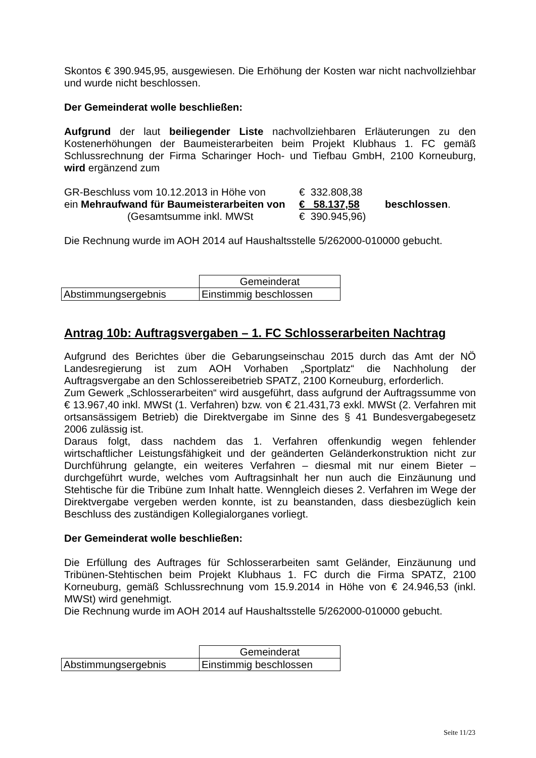Skontos € 390.945,95, ausgewiesen. Die Erhöhung der Kosten war nicht nachvollziehbar und wurde nicht beschlossen.
Der Gemeinderat wolle beschließen:
Aufgrund der laut beiliegender Liste nachvollziehbaren Erläuterungen zu den Kostenerhöhungen der Baumeisterarbeiten beim Projekt Klubhaus 1. FC gemäß Schlussrechnung der Firma Scharinger Hoch- und Tiefbau GmbH, 2100 Korneuburg, wird ergänzend zum
| GR-Beschluss vom 10.12.2013 in Höhe von | € 332.808,38 | |
| ein Mehraufwand für Baumeisterarbeiten von | € 58.137,58 | beschlossen . |
| (Gesamtsumme inkl. MWSt | € 390.945,96) | |
Die Rechnung wurde im AOH 2014 auf Haushaltsstelle 5/262000-010000 gebucht.
| | Gemeinderat |
| Abstimmungsergebnis | Einstimmig beschlossen |
Antrag 10b: Auftragsvergaben – 1. FC Schlosserarbeiten Nachtrag
Aufgrund des Berichtes über die Gebarungseinschau 2015 durch das Amt der NÖ Landesregierung ist zum AOH Vorhaben „Sportplatz“ die Nachholung der Auftragsvergabe an den Schlossereibetrieb SPATZ, 2100 Korneuburg, erforderlich.
Zum Gewerk „Schlosserarbeiten“ wird ausgeführt, dass aufgrund der Auftrags­summe von € 13.967,40 inkl. MWSt (1. Verfahren) bzw. von € 21.431,73 exkl. MWSt (2. Verfahren mit ortsansässigem Betrieb) die Direktvergabe im Sinne des § 41 Bundesvergabegesetz 2006 zulässig ist.
Daraus folgt, dass nachdem das 1. Verfahren offenkundig wegen fehlender wirtschaftlicher Leistungsfähigkeit und der geänderten Geländerkonstruktion nicht zur Durchführung gelangte, ein weiteres Verfahren – diesmal mit nur einem Bieter – durchgeführt wurde, welches vom Auftragsinhalt her nun auch die Einzäunung und Stehtische für die Tribüne zum Inhalt hatte. Wenngleich dieses 2. Verfahren im Wege der Direktvergabe vergeben werden konnte, ist zu beanstanden, dass diesbezüglich kein Beschluss des zuständigen Kollegialorganes vorliegt.
Der Gemeinderat wolle beschließen:
Die Erfüllung des Auftrages für Schlosserarbeiten samt Geländer, Einzäunung und Tribünen-Stehtischen beim Projekt Klubhaus 1. FC durch die Firma SPATZ, 2100 Korneuburg, gemäß Schlussrechnung vom 15.9.2014 in Höhe von € 24.946,53 (inkl. MWSt) wird genehmigt.
Die Rechnung wurde im AOH 2014 auf Haushaltsstelle 5/262000-010000 gebucht.
| | Gemeinderat |
| Abstimmungsergebnis | Einstimmig beschlossen |
Seite 11/23